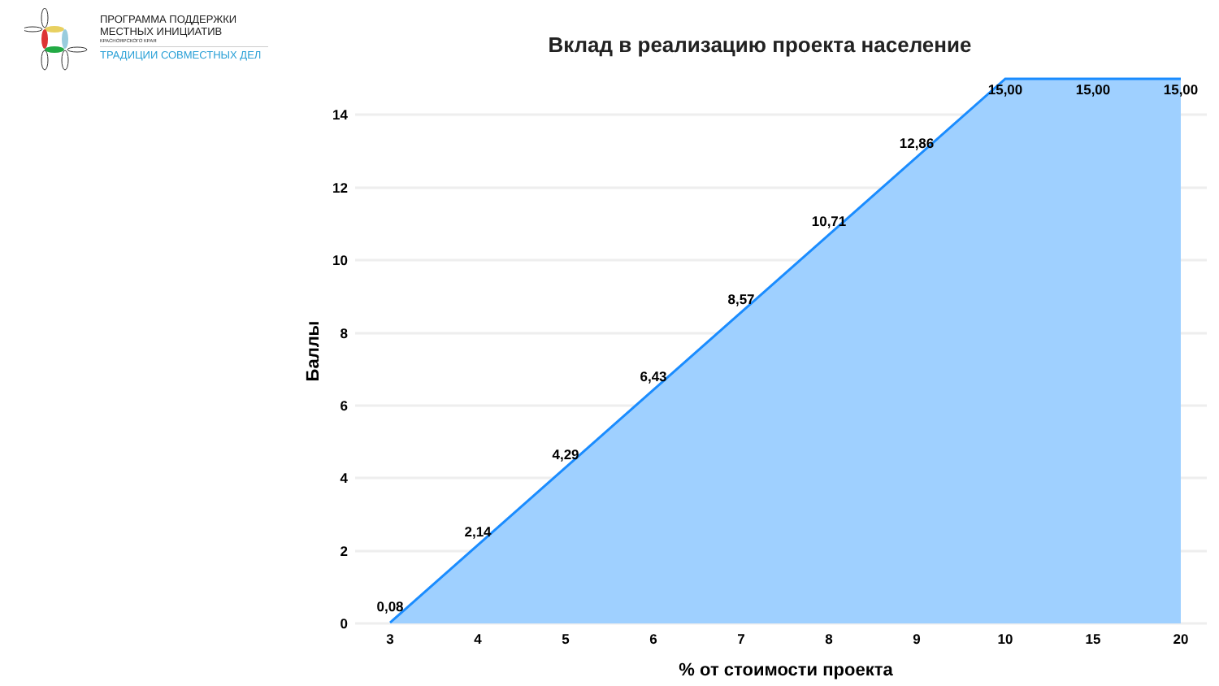ПРОГРАММА ПОДДЕРЖКИ
МЕСТНЫХ ИНИЦИАТИВ
КРАСНОЯРСКОГО КРАЯ
ТРАДИЦИИ СОВМЕСТНЫХ ДЕЛ
Вклад в реализацию проекта население
14
12
10
8
6
4
2
0
3
4
5
6
7
8
9
10
15
20
0,08
2,14
4,29
6,43
8,57
10,71
12,86
15,00
15,00
15,00
% от стоимости проекта
Баллы